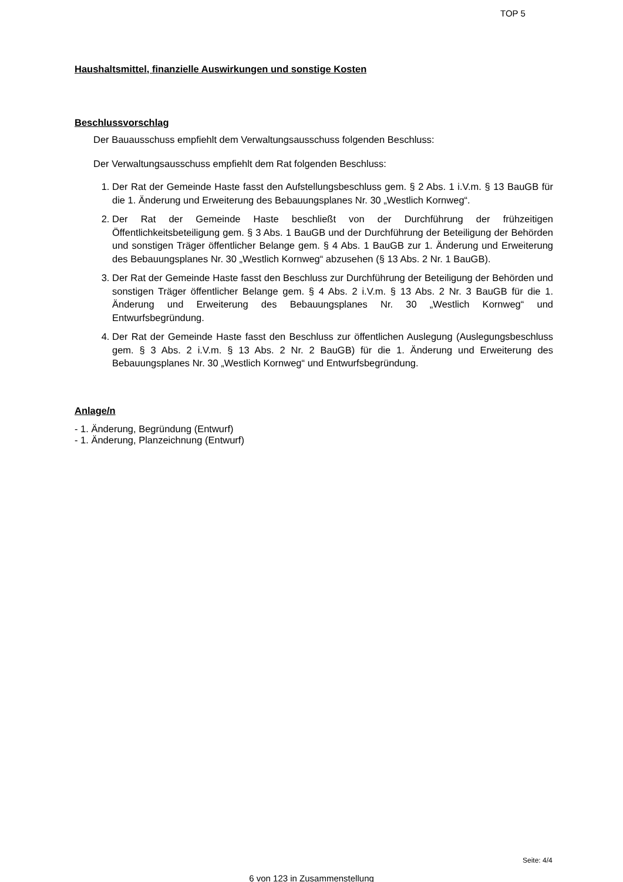TOP 5
Haushaltsmittel, finanzielle Auswirkungen und sonstige Kosten
Beschlussvorschlag
Der Bauausschuss empfiehlt dem Verwaltungsausschuss folgenden Beschluss:
Der Verwaltungsausschuss empfiehlt dem Rat folgenden Beschluss:
1. Der Rat der Gemeinde Haste fasst den Aufstellungsbeschluss gem. § 2 Abs. 1 i.V.m. § 13 BauGB für die 1. Änderung und Erweiterung des Bebauungsplanes Nr. 30 „Westlich Kornweg“.
2. Der Rat der Gemeinde Haste beschließt von der Durchführung der frühzeitigen Öffentlichkeitsbeteiligung gem. § 3 Abs. 1 BauGB und der Durchführung der Beteiligung der Behörden und sonstigen Träger öffentlicher Belange gem. § 4 Abs. 1 BauGB zur 1. Änderung und Erweiterung des Bebauungsplanes Nr. 30 „Westlich Kornweg“ abzusehen (§ 13 Abs. 2 Nr. 1 BauGB).
3. Der Rat der Gemeinde Haste fasst den Beschluss zur Durchführung der Beteiligung der Behörden und sonstigen Träger öffentlicher Belange gem. § 4 Abs. 2 i.V.m. § 13 Abs. 2 Nr. 3 BauGB für die 1. Änderung und Erweiterung des Bebauungsplanes Nr. 30 „Westlich Kornweg“ und Entwurfsbegründung.
4. Der Rat der Gemeinde Haste fasst den Beschluss zur öffentlichen Auslegung (Auslegungsbeschluss gem. § 3 Abs. 2 i.V.m. § 13 Abs. 2 Nr. 2 BauGB) für die 1. Änderung und Erweiterung des Bebauungsplanes Nr. 30 „Westlich Kornweg“ und Entwurfsbegründung.
Anlage/n
- 1. Änderung, Begründung (Entwurf)
- 1. Änderung, Planzeichnung (Entwurf)
Seite: 4/4
6 von 123 in Zusammenstellung